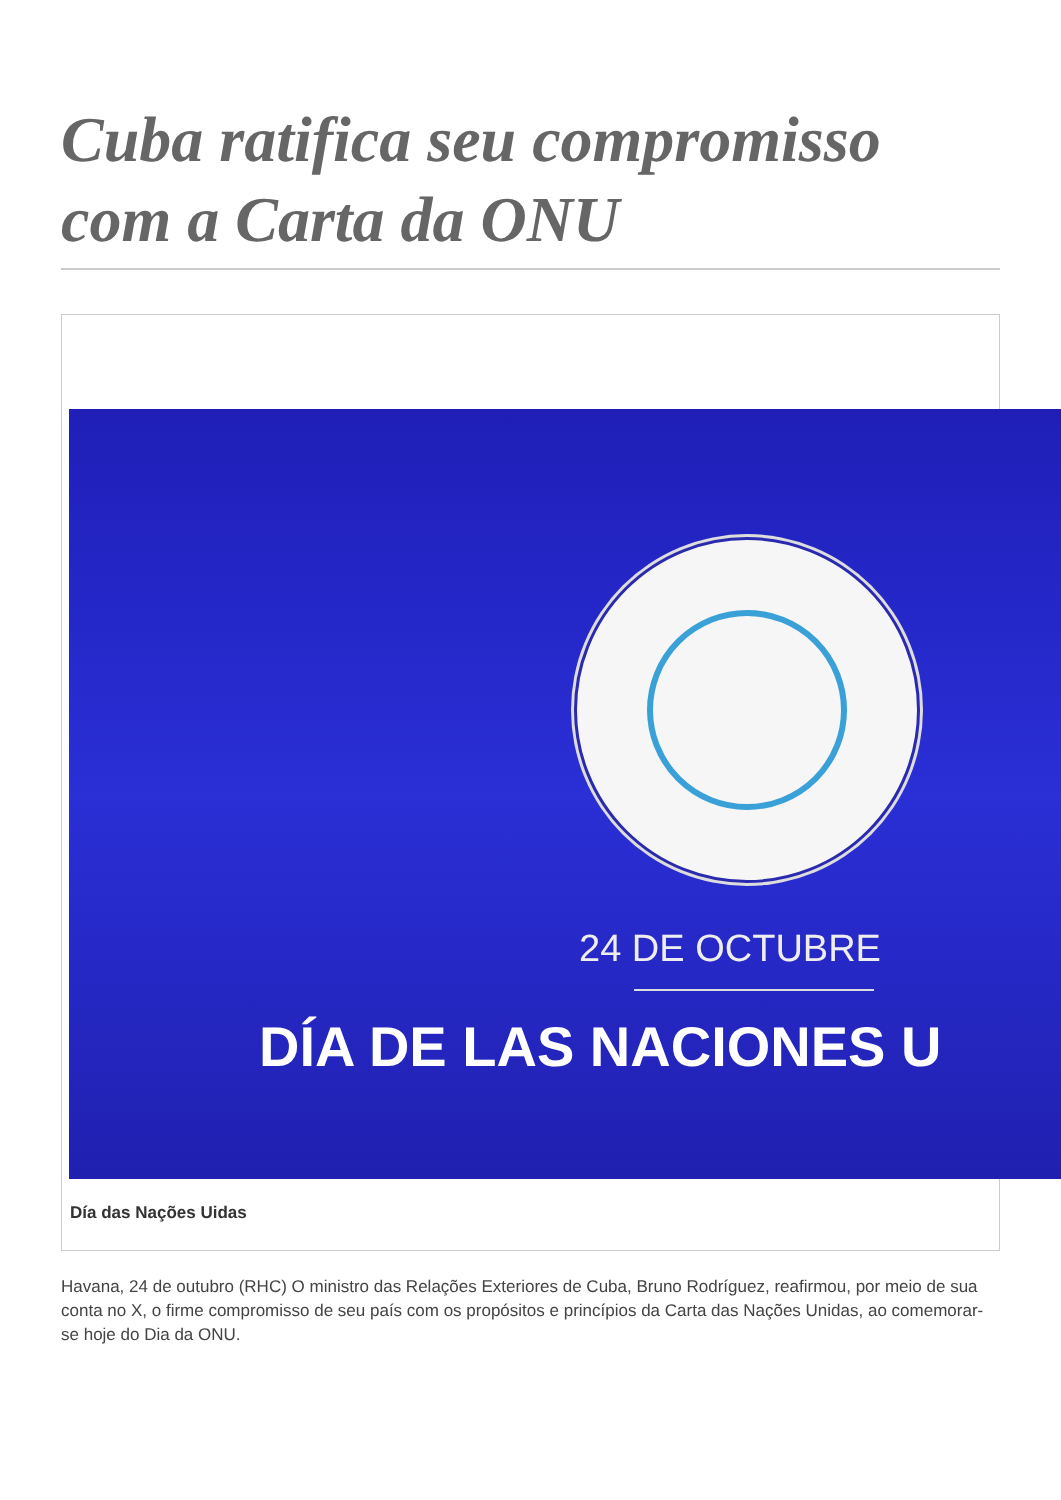Cuba ratifica seu compromisso com a Carta da ONU
24 DE OCTUBRE
DÍA DE LAS NACIONES U
Día das Nações Uidas
Havana, 24 de outubro (RHC) O ministro das Relações Exteriores de Cuba, Bruno Rodríguez, reafirmou, por meio de sua conta no X, o firme compromisso de seu país com os propósitos e princípios da Carta das Nações Unidas, ao comemorar-se hoje do Dia da ONU.